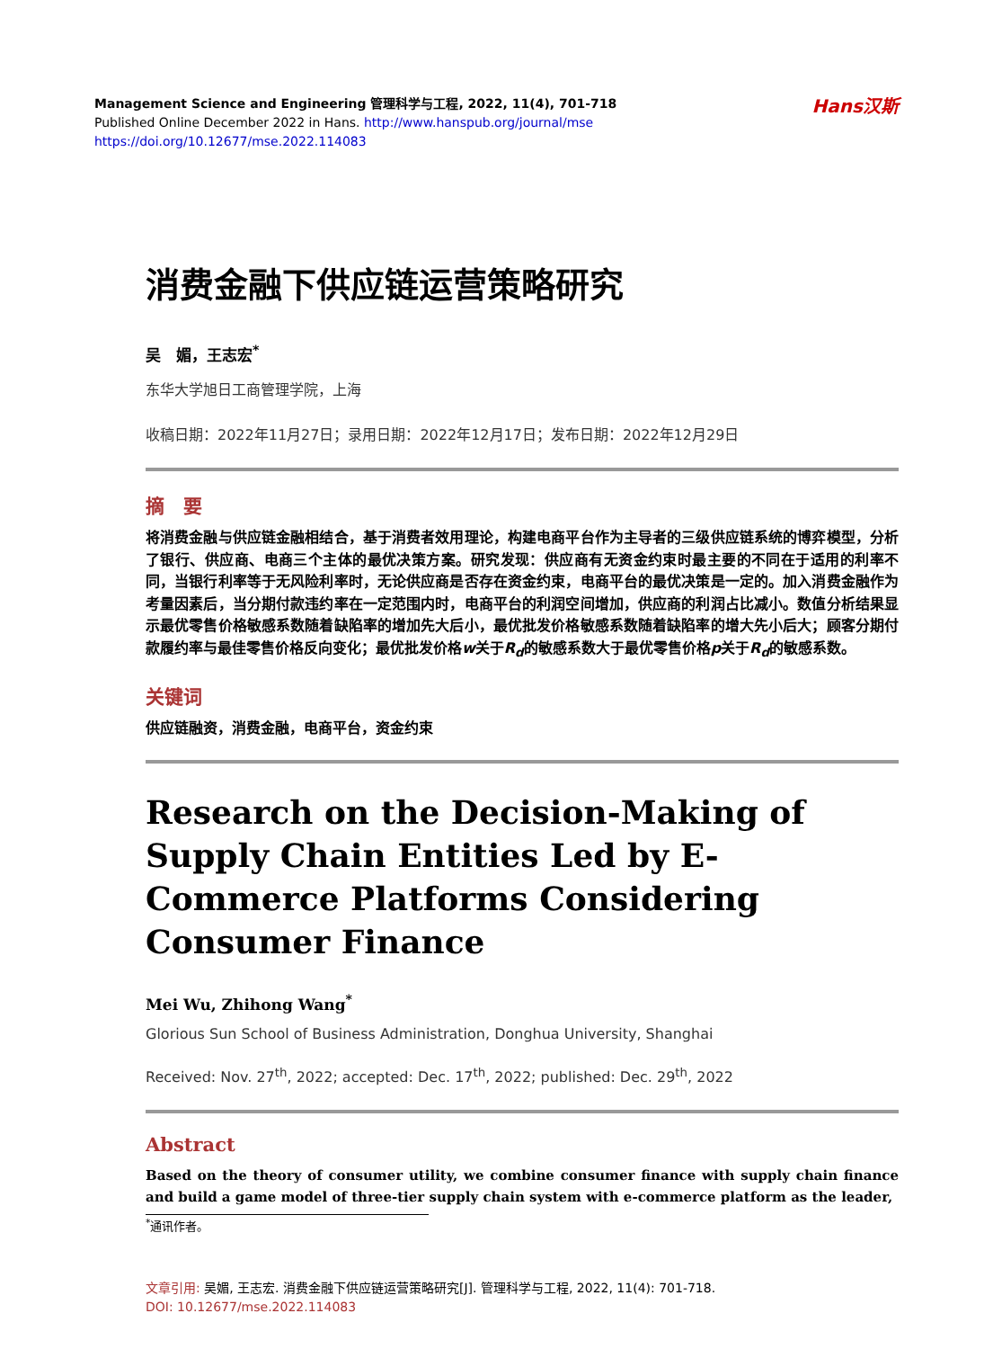Hans汉斯
Management Science and Engineering 管理科学与工程, 2022, 11(4), 701-718
Published Online December 2022 in Hans. http://www.hanspub.org/journal/mse
https://doi.org/10.12677/mse.2022.114083
消费金融下供应链运营策略研究
吴　媚，王志宏<sup>*</sup>
东华大学旭日工商管理学院，上海
收稿日期：2022年11月27日；录用日期：2022年12月17日；发布日期：2022年12月29日
摘　要
将消费金融与供应链金融相结合，基于消费者效用理论，构建电商平台作为主导者的三级供应链系统的博弈模型，分析了银行、供应商、电商三个主体的最优决策方案。研究发现：供应商有无资金约束时最主要的不同在于适用的利率不同，当银行利率等于无风险利率时，无论供应商是否存在资金约束，电商平台的最优决策是一定的。加入消费金融作为考量因素后，当分期付款违约率在一定范围内时，电商平台的利润空间增加，供应商的利润占比减小。数值分析结果显示最优零售价格敏感系数随着缺陷率的增加先大后小，最优批发价格敏感系数随着缺陷率的增大先小后大；顾客分期付款履约率与最佳零售价格反向变化；最优批发价格w关于R<sub>d</sub>的敏感系数大于最优零售价格p关于R<sub>d</sub>的敏感系数。
关键词
供应链融资，消费金融，电商平台，资金约束
Research on the Decision-Making of Supply Chain Entities Led by E-Commerce Platforms Considering Consumer Finance
Mei Wu, Zhihong Wang<sup>*</sup>
Glorious Sun School of Business Administration, Donghua University, Shanghai
Received: Nov. 27<sup>th</sup>, 2022; accepted: Dec. 17<sup>th</sup>, 2022; published: Dec. 29<sup>th</sup>, 2022
Abstract
Based on the theory of consumer utility, we combine consumer finance with supply chain finance and build a game model of three-tier supply chain system with e-commerce platform as the leader,
<sup>*</sup> 通讯作者。
文章引用: 吴媚, 王志宏. 消费金融下供应链运营策略研究[J]. 管理科学与工程, 2022, 11(4): 701-718.
DOI: 10.12677/mse.2022.114083